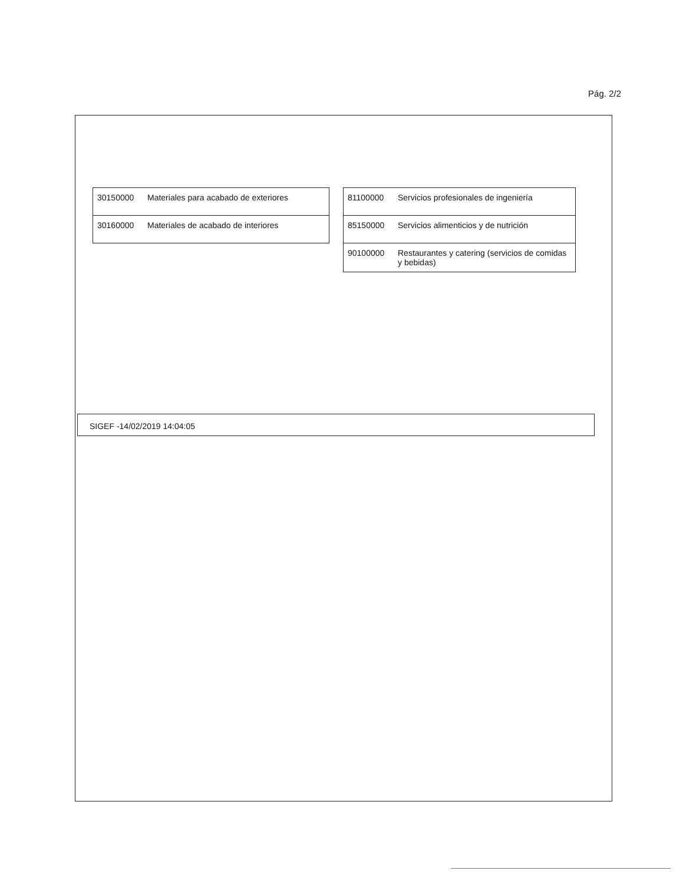Pág. 2/2
| 30150000 | Materiales para acabado de exteriores |
| 30160000 | Materiales de acabado de interiores |
| 81100000 | Servicios profesionales de ingeniería |
| 85150000 | Servicios alimenticios y de nutrición |
| 90100000 | Restaurantes y catering (servicios de comidas y bebidas) |
SIGEF -14/02/2019 14:04:05